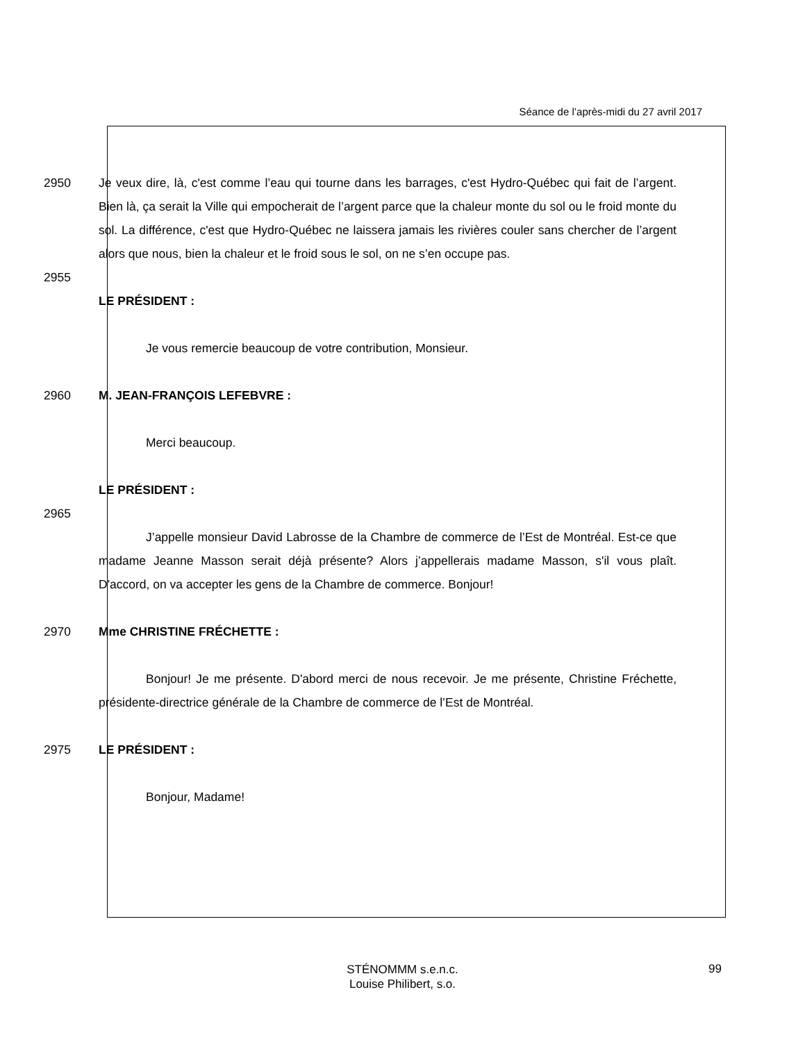Séance de l’après-midi du 27 avril 2017
2950 Je veux dire, là, c'est comme l’eau qui tourne dans les barrages, c'est Hydro-Québec qui fait de l’argent. Bien là, ça serait la Ville qui empocherait de l’argent parce que la chaleur monte du sol ou le froid monte du sol. La différence, c'est que Hydro-Québec ne laissera jamais les rivières couler sans chercher de l’argent alors que nous, bien la chaleur et le froid sous le sol, on ne s’en occupe pas.
2955
LE PRÉSIDENT :
Je vous remercie beaucoup de votre contribution, Monsieur.
2960 M. JEAN-FRANÇOIS LEFEBVRE :
Merci beaucoup.
LE PRÉSIDENT :
2965
J’appelle monsieur David Labrosse de la Chambre de commerce de l’Est de Montréal. Est-ce que madame Jeanne Masson serait déjà présente? Alors j’appellerais madame Masson, s'il vous plaît. D'accord, on va accepter les gens de la Chambre de commerce. Bonjour!
2970 Mme CHRISTINE FRÉCHETTE :
Bonjour! Je me présente. D'abord merci de nous recevoir. Je me présente, Christine Fréchette, présidente-directrice générale de la Chambre de commerce de l’Est de Montréal.
2975 LE PRÉSIDENT :
Bonjour, Madame!
STÉNOMMM s.e.n.c.
Louise Philibert, s.o.
99